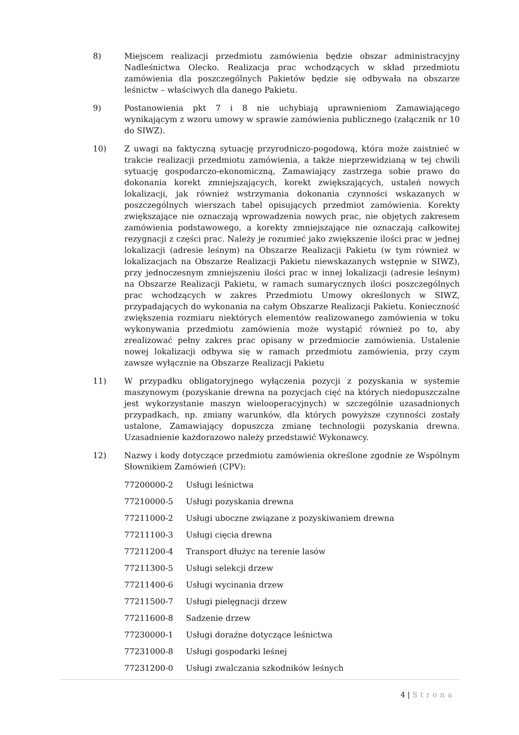8) Miejscem realizacji przedmiotu zamówienia będzie obszar administracyjny Nadleśnictwa Olecko. Realizacja prac wchodzących w skład przedmiotu zamówienia dla poszczególnych Pakietów będzie się odbywała na obszarze leśnictw – właściwych dla danego Pakietu.
9) Postanowienia pkt 7 i 8 nie uchybiają uprawnieniom Zamawiającego wynikającym z wzoru umowy w sprawie zamówienia publicznego (załącznik nr 10 do SIWZ).
10) Z uwagi na faktyczną sytuację przyrodniczo-pogodową, która może zaistnieć w trakcie realizacji przedmiotu zamówienia, a także nieprzewidzianą w tej chwili sytuację gospodarczo-ekonomiczną, Zamawiający zastrzega sobie prawo do dokonania korekt zmniejszających, korekt zwiększających, ustaleń nowych lokalizacji, jak również wstrzymania dokonania czynności wskazanych w poszczególnych wierszach tabel opisujących przedmiot zamówienia. Korekty zwiększające nie oznaczają wprowadzenia nowych prac, nie objętych zakresem zamówienia podstawowego, a korekty zmniejszające nie oznaczają całkowitej rezygnacji z części prac. Należy je rozumieć jako zwiększenie ilości prac w jednej lokalizacji (adresie leśnym) na Obszarze Realizacji Pakietu (w tym również w lokalizacjach na Obszarze Realizacji Pakietu niewskazanych wstępnie w SIWZ), przy jednoczesnym zmniejszeniu ilości prac w innej lokalizacji (adresie leśnym) na Obszarze Realizacji Pakietu, w ramach sumarycznych ilości poszczególnych prac wchodzących w zakres Przedmiotu Umowy określonych w SIWZ, przypadających do wykonania na całym Obszarze Realizacji Pakietu. Konieczność zwiększenia rozmiaru niektórych elementów realizowanego zamówienia w toku wykonywania przedmiotu zamówienia może wystąpić również po to, aby zrealizować pełny zakres prac opisany w przedmiocie zamówienia. Ustalenie nowej lokalizacji odbywa się w ramach przedmiotu zamówienia, przy czym zawsze wyłącznie na Obszarze Realizacji Pakietu
11) W przypadku obligatoryjnego wyłączenia pozycji z pozyskania w systemie maszynowym (pozyskanie drewna na pozycjach cięć na których niedopuszczalne jest wykorzystanie maszyn wielooperacyjnych) w szczególnie uzasadnionych przypadkach, np. zmiany warunków, dla których powyższe czynności zostały ustalone, Zamawiający dopuszcza zmianę technologii pozyskania drewna. Uzasadnienie każdorazowo należy przedstawić Wykonawcy.
12) Nazwy i kody dotyczące przedmiotu zamówienia określone zgodnie ze Wspólnym Słownikiem Zamówień (CPV):
77200000-2 Usługi leśnictwa
77210000-5 Usługi pozyskania drewna
77211000-2 Usługi uboczne związane z pozyskiwaniem drewna
77211100-3 Usługi cięcia drewna
77211200-4 Transport dłużyc na terenie lasów
77211300-5 Usługi selekcji drzew
77211400-6 Usługi wycinania drzew
77211500-7 Usługi pielęgnacji drzew
77211600-8 Sadzenie drzew
77230000-1 Usługi doraźne dotyczące leśnictwa
77231000-8 Usługi gospodarki leśnej
77231200-0 Usługi zwalczania szkodników leśnych
4 | Strona